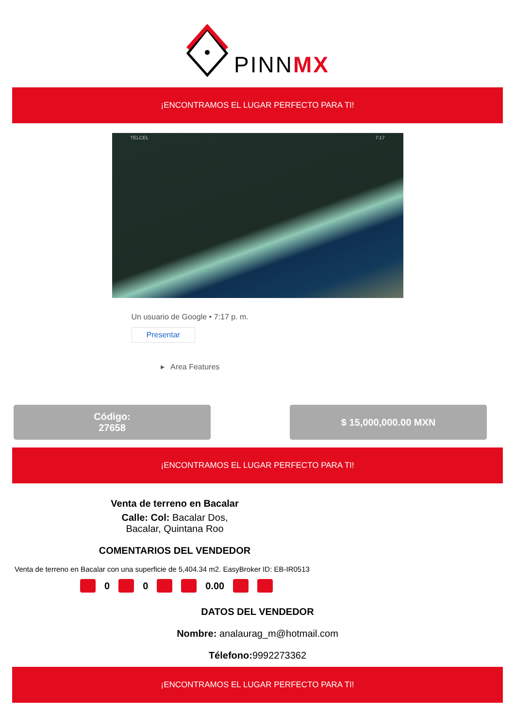PINNMX
¡ENCONTRAMOS EL LUGAR PERFECTO PARA TI!
TELCEL 7:17
Un usuario de Google • 7:17 p. m.
Presentar
▸ Area Features
Código:
27658
$ 15,000,000.00 MXN
¡ENCONTRAMOS EL LUGAR PERFECTO PARA TI!
Venta de terreno en Bacalar
Calle: Col: Bacalar Dos,
Bacalar, Quintana Roo
COMENTARIOS DEL VENDEDOR
Venta de terreno en Bacalar con una superficie de 5,404.34 m2. EasyBroker ID: EB-IR0513
0 0 0.00
DATOS DEL VENDEDOR
Nombre: analaurag_m@hotmail.com
Télefono: 9992273362
¡ENCONTRAMOS EL LUGAR PERFECTO PARA TI!